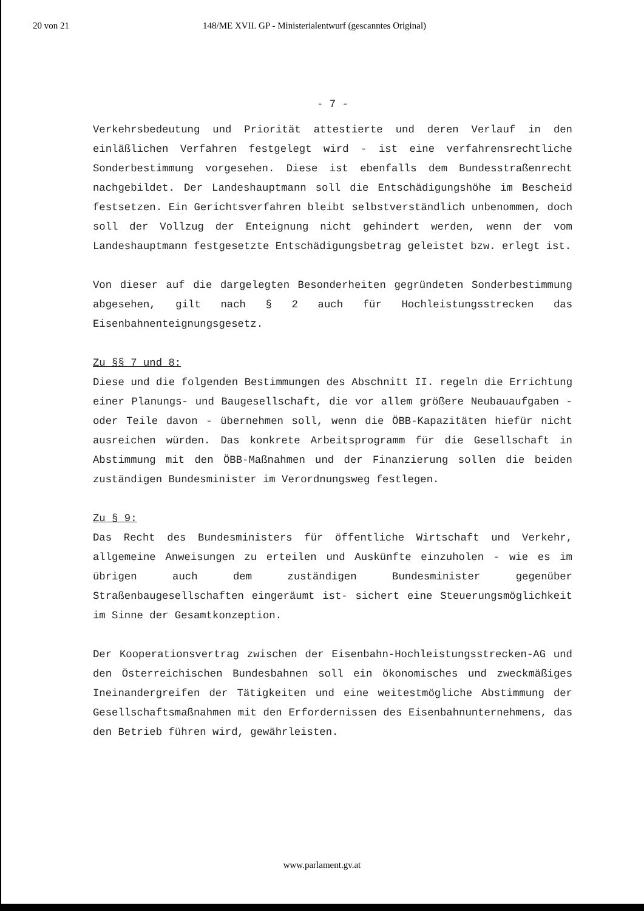20 von 21 148/ME XVII. GP - Ministerialentwurf (gescanntes Original)
- 7 -
Verkehrsbedeutung und Priorität attestierte und deren Verlauf in den einläßlichen Verfahren festgelegt wird - ist eine verfahrensrechtliche Sonderbestimmung vorgesehen. Diese ist ebenfalls dem Bundesstraßenrecht nachgebildet. Der Landeshauptmann soll die Entschädigungshöhe im Bescheid festsetzen. Ein Gerichtsverfahren bleibt selbstverständlich unbenommen, doch soll der Vollzug der Enteignung nicht gehindert werden, wenn der vom Landeshauptmann festgesetzte Entschädigungsbetrag geleistet bzw. erlegt ist.
Von dieser auf die dargelegten Besonderheiten gegründeten Sonderbestimmung abgesehen, gilt nach § 2 auch für Hochleistungsstrecken das Eisenbahnenteignungsgesetz.
Zu §§ 7 und 8:
Diese und die folgenden Bestimmungen des Abschnitt II. regeln die Errichtung einer Planungs- und Baugesellschaft, die vor allem größere Neubauaufgaben - oder Teile davon - übernehmen soll, wenn die ÖBB-Kapazitäten hiefür nicht ausreichen würden. Das konkrete Arbeitsprogramm für die Gesellschaft in Abstimmung mit den ÖBB-Maßnahmen und der Finanzierung sollen die beiden zuständigen Bundesminister im Verordnungsweg festlegen.
Zu § 9:
Das Recht des Bundesministers für öffentliche Wirtschaft und Verkehr, allgemeine Anweisungen zu erteilen und Auskünfte einzuholen - wie es im übrigen auch dem zuständigen Bundesminister gegenüber Straßenbaugesellschaften eingeräumt ist- sichert eine Steuerungsmöglichkeit im Sinne der Gesamtkonzeption.
Der Kooperationsvertrag zwischen der Eisenbahn-Hochleistungsstrecken-AG und den Österreichischen Bundesbahnen soll ein ökonomisches und zweckmäßiges Ineinandergreifen der Tätigkeiten und eine weitestmögliche Abstimmung der Gesellschaftsmaßnahmen mit den Erfordernissen des Eisenbahnunternehmens, das den Betrieb führen wird, gewährleisten.
www.parlament.gv.at